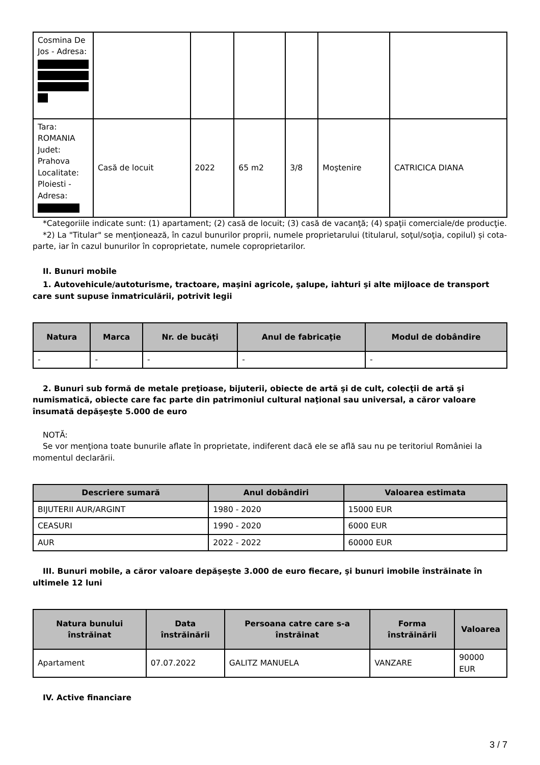| Cosmina De Jos - Adresa: | | | | | | |
| Tara: ROMANIA Judet: Prahova Localitate: Ploiesti - Adresa: | Casă de locuit | 2022 | 65 m2 | 3/8 | Moştenire | CATRICICA DIANA |
*Categoriile indicate sunt: (1) apartament; (2) casă de locuit; (3) casă de vacanţă; (4) spaţii comerciale/de producţie.
*2) La "Titular" se menţionează, în cazul bunurilor proprii, numele proprietarului (titularul, soţul/soţia, copilul) și cota-parte, iar în cazul bunurilor în coproprietate, numele coproprietarilor.
II. Bunuri mobile
1. Autovehicule/autoturisme, tractoare, maşini agricole, şalupe, iahturi şi alte mijloace de transport care sunt supuse înmatriculării, potrivit legii
| Natura | Marca | Nr. de bucăţi | Anul de fabricaţie | Modul de dobândire |
| --- | --- | --- | --- | --- |
| - | - | - | - | - |
2. Bunuri sub formă de metale preţioase, bijuterii, obiecte de artă şi de cult, colecţii de artă şi numismatică, obiecte care fac parte din patrimoniul cultural naţional sau universal, a căror valoare însumată depăşeşte 5.000 de euro
NOTĂ:
Se vor menţiona toate bunurile aflate în proprietate, indiferent dacă ele se află sau nu pe teritoriul României la momentul declarării.
| Descriere sumară | Anul dobândiri | Valoarea estimata |
| --- | --- | --- |
| BIJUTERII AUR/ARGINT | 1980 - 2020 | 15000 EUR |
| CEASURI | 1990 - 2020 | 6000 EUR |
| AUR | 2022 - 2022 | 60000 EUR |
III. Bunuri mobile, a căror valoare depăşeşte 3.000 de euro fiecare, şi bunuri imobile înstrăinate în ultimele 12 luni
| Natura bunului înstrăinat | Data înstrăinării | Persoana catre care s-a înstrăinat | Forma înstrăinării | Valoarea |
| --- | --- | --- | --- | --- |
| Apartament | 07.07.2022 | GALITZ MANUELA | VANZARE | 90000 EUR |
IV. Active financiare
3 / 7